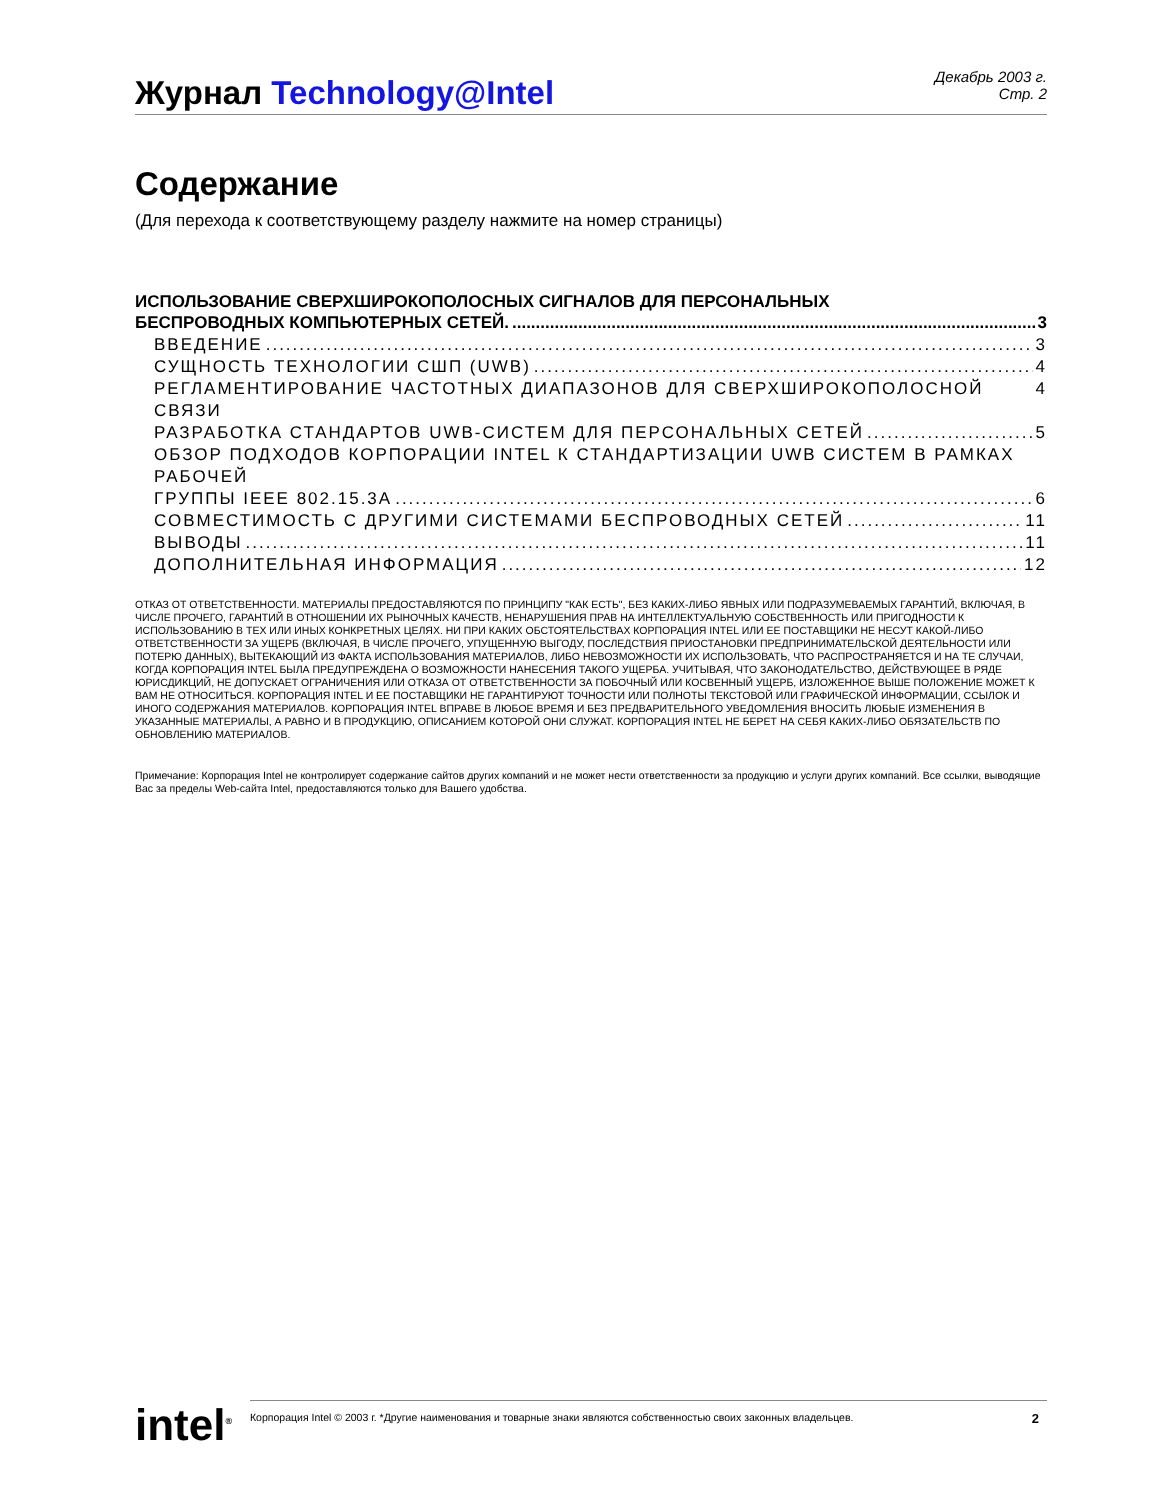Журнал Technology@Intel
Декабрь 2003 г.
Стр. 2
Содержание
(Для перехода к соответствующему разделу нажмите на номер страницы)
ИСПОЛЬЗОВАНИЕ СВЕРХШИРОКОПОЛОСНЫХ СИГНАЛОВ ДЛЯ ПЕРСОНАЛЬНЫХ
БЕСПРОВОДНЫХ КОМПЬЮТЕРНЫХ СЕТЕЙ. 3
ВВЕДЕНИЕ 3
СУЩНОСТЬ ТЕХНОЛОГИИ СШП (UWB) 4
РЕГЛАМЕНТИРОВАНИЕ ЧАСТОТНЫХ ДИАПАЗОНОВ ДЛЯ СВЕРХШИРОКОПОЛОСНОЙ СВЯЗИ 4
РАЗРАБОТКА СТАНДАРТОВ UWB-СИСТЕМ ДЛЯ ПЕРСОНАЛЬНЫХ СЕТЕЙ 5
ОБЗОР ПОДХОДОВ КОРПОРАЦИИ INTEL К СТАНДАРТИЗАЦИИ UWB СИСТЕМ В РАМКАХ РАБОЧЕЙ
ГРУППЫ IEEE 802.15.3A 6
СОВМЕСТИМОСТЬ С ДРУГИМИ СИСТЕМАМИ БЕСПРОВОДНЫХ СЕТЕЙ 11
ВЫВОДЫ 11
ДОПОЛНИТЕЛЬНАЯ ИНФОРМАЦИЯ 12
ОТКАЗ ОТ ОТВЕТСТВЕННОСТИ. МАТЕРИАЛЫ ПРЕДОСТАВЛЯЮТСЯ ПО ПРИНЦИПУ "КАК ЕСТЬ", БЕЗ КАКИХ-ЛИБО ЯВНЫХ ИЛИ ПОДРАЗУМЕВАЕМЫХ ГАРАНТИЙ, ВКЛЮЧАЯ, В ЧИСЛЕ ПРОЧЕГО, ГАРАНТИЙ В ОТНОШЕНИИ ИХ РЫНОЧНЫХ КАЧЕСТВ, НЕНАРУШЕНИЯ ПРАВ НА ИНТЕЛЛЕКТУАЛЬНУЮ СОБСТВЕННОСТЬ ИЛИ ПРИГОДНОСТИ К ИСПОЛЬЗОВАНИЮ В ТЕХ ИЛИ ИНЫХ КОНКРЕТНЫХ ЦЕЛЯХ. НИ ПРИ КАКИХ ОБСТОЯТЕЛЬСТВАХ КОРПОРАЦИЯ INTEL ИЛИ ЕЕ ПОСТАВЩИКИ НЕ НЕСУТ КАКОЙ-ЛИБО ОТВЕТСТВЕННОСТИ ЗА УЩЕРБ (ВКЛЮЧАЯ, В ЧИСЛЕ ПРОЧЕГО, УПУЩЕННУЮ ВЫГОДУ, ПОСЛЕДСТВИЯ ПРИОСТАНОВКИ ПРЕДПРИНИМАТЕЛЬСКОЙ ДЕЯТЕЛЬНОСТИ ИЛИ ПОТЕРЮ ДАННЫХ), ВЫТЕКАЮЩИЙ ИЗ ФАКТА ИСПОЛЬЗОВАНИЯ МАТЕРИАЛОВ, ЛИБО НЕВОЗМОЖНОСТИ ИХ ИСПОЛЬЗОВАТЬ, ЧТО РАСПРОСТРАНЯЕТСЯ И НА ТЕ СЛУЧАИ, КОГДА КОРПОРАЦИЯ INTEL БЫЛА ПРЕДУПРЕЖДЕНА О ВОЗМОЖНОСТИ НАНЕСЕНИЯ ТАКОГО УЩЕРБА. УЧИТЫВАЯ, ЧТО ЗАКОНОДАТЕЛЬСТВО, ДЕЙСТВУЮЩЕЕ В РЯДЕ ЮРИСДИКЦИЙ, НЕ ДОПУСКАЕТ ОГРАНИЧЕНИЯ ИЛИ ОТКАЗА ОТ ОТВЕТСТВЕННОСТИ ЗА ПОБОЧНЫЙ ИЛИ КОСВЕННЫЙ УЩЕРБ, ИЗЛОЖЕННОЕ ВЫШЕ ПОЛОЖЕНИЕ МОЖЕТ К ВАМ НЕ ОТНОСИТЬСЯ. КОРПОРАЦИЯ INTEL И ЕЕ ПОСТАВЩИКИ НЕ ГАРАНТИРУЮТ ТОЧНОСТИ ИЛИ ПОЛНОТЫ ТЕКСТОВОЙ ИЛИ ГРАФИЧЕСКОЙ ИНФОРМАЦИИ, ССЫЛОК И ИНОГО СОДЕРЖАНИЯ МАТЕРИАЛОВ. КОРПОРАЦИЯ INTEL ВПРАВЕ В ЛЮБОЕ ВРЕМЯ И БЕЗ ПРЕДВАРИТЕЛЬНОГО УВЕДОМЛЕНИЯ ВНОСИТЬ ЛЮБЫЕ ИЗМЕНЕНИЯ В УКАЗАННЫЕ МАТЕРИАЛЫ, А РАВНО И В ПРОДУКЦИЮ, ОПИСАНИЕМ КОТОРОЙ ОНИ СЛУЖАТ. КОРПОРАЦИЯ INTEL НЕ БЕРЕТ НА СЕБЯ КАКИХ-ЛИБО ОБЯЗАТЕЛЬСТВ ПО ОБНОВЛЕНИЮ МАТЕРИАЛОВ.
Примечание: Корпорация Intel не контролирует содержание сайтов других компаний и не может нести ответственности за продукцию и услуги других компаний. Все ссылки, выводящие Вас за пределы Web-сайта Intel, предоставляются только для Вашего удобства.
intel<sup>®</sup>
Корпорация Intel © 2003 г. *Другие наименования и товарные знаки являются собственностью своих законных владельцев. 2